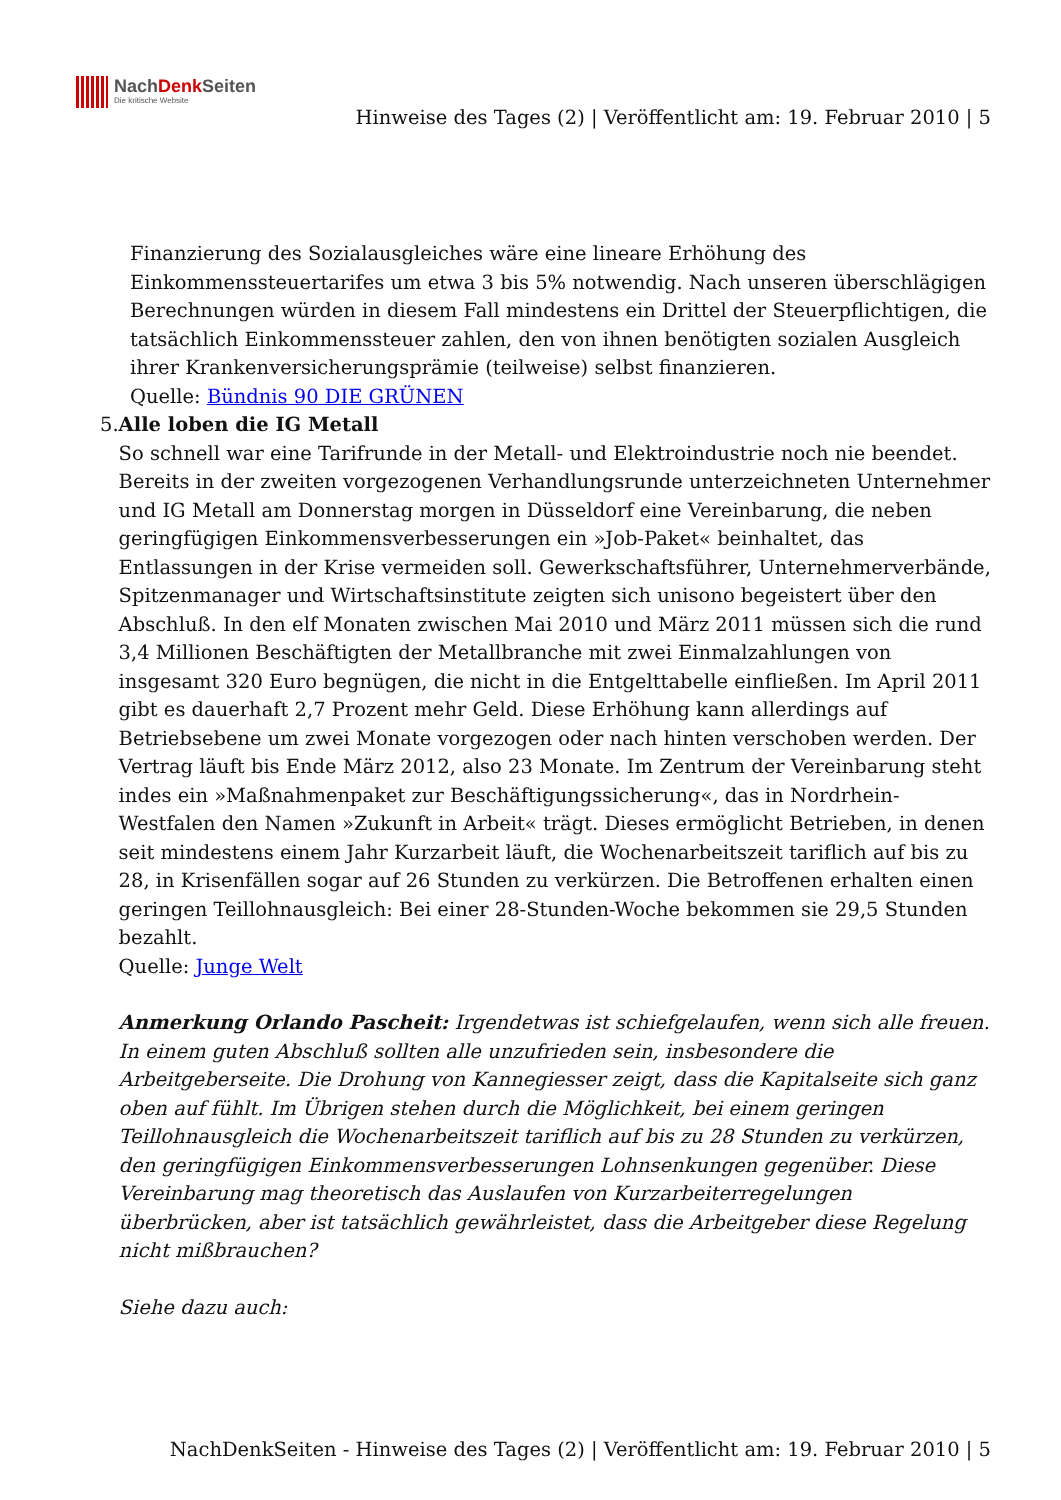NachDenk Seiten
Die kritische Website
Hinweise des Tages (2) | Veröffentlicht am: 19. Februar 2010 | 5
Finanzierung des Sozialausgleiches wäre eine lineare Erhöhung des Einkommenssteuertarifes um etwa 3 bis 5% notwendig. Nach unseren überschlägigen Berechnungen würden in diesem Fall mindestens ein Drittel der Steuerpflichtigen, die tatsächlich Einkommenssteuer zahlen, den von ihnen benötigten sozialen Ausgleich ihrer Krankenversicherungsprämie (teilweise) selbst finanzieren.
Quelle: Bündnis 90 DIE GRÜNEN
5. Alle loben die IG Metall
So schnell war eine Tarifrunde in der Metall- und Elektroindustrie noch nie beendet. Bereits in der zweiten vorgezogenen Verhandlungsrunde unterzeichneten Unternehmer und IG Metall am Donnerstag morgen in Düsseldorf eine Vereinbarung, die neben geringfügigen Einkommensverbesserungen ein »Job-Paket« beinhaltet, das Entlassungen in der Krise vermeiden soll. Gewerkschaftsführer, Unternehmerverbände, Spitzenmanager und Wirtschaftsinstitute zeigten sich unisono begeistert über den Abschluß. In den elf Monaten zwischen Mai 2010 und März 2011 müssen sich die rund 3,4 Millionen Beschäftigten der Metallbranche mit zwei Einmalzahlungen von insgesamt 320 Euro begnügen, die nicht in die Entgelttabelle einfließen. Im April 2011 gibt es dauerhaft 2,7 Prozent mehr Geld. Diese Erhöhung kann allerdings auf Betriebsebene um zwei Monate vorgezogen oder nach hinten verschoben werden. Der Vertrag läuft bis Ende März 2012, also 23 Monate. Im Zentrum der Vereinbarung steht indes ein »Maßnahmenpaket zur Beschäftigungssicherung«, das in Nordrhein-Westfalen den Namen »Zukunft in Arbeit« trägt. Dieses ermöglicht Betrieben, in denen seit mindestens einem Jahr Kurzarbeit läuft, die Wochenarbeitszeit tariflich auf bis zu 28, in Krisenfällen sogar auf 26 Stunden zu verkürzen. Die Betroffenen erhalten einen geringen Teillohnausgleich: Bei einer 28-Stunden-Woche bekommen sie 29,5 Stunden bezahlt.
Quelle: Junge Welt
Anmerkung Orlando Pascheit: Irgendetwas ist schiefgelaufen, wenn sich alle freuen. In einem guten Abschluß sollten alle unzufrieden sein, insbesondere die Arbeitgeberseite. Die Drohung von Kannegiesser zeigt, dass die Kapitalseite sich ganz oben auf fühlt. Im Übrigen stehen durch die Möglichkeit, bei einem geringen Teillohnausgleich die Wochenarbeitszeit tariflich auf bis zu 28 Stunden zu verkürzen, den geringfügigen Einkommensverbesserungen Lohnsenkungen gegenüber. Diese Vereinbarung mag theoretisch das Auslaufen von Kurzarbeiterregelungen überbrücken, aber ist tatsächlich gewährleistet, dass die Arbeitgeber diese Regelung nicht mißbrauchen?
Siehe dazu auch:
NachDenkSeiten - Hinweise des Tages (2) | Veröffentlicht am: 19. Februar 2010 | 5